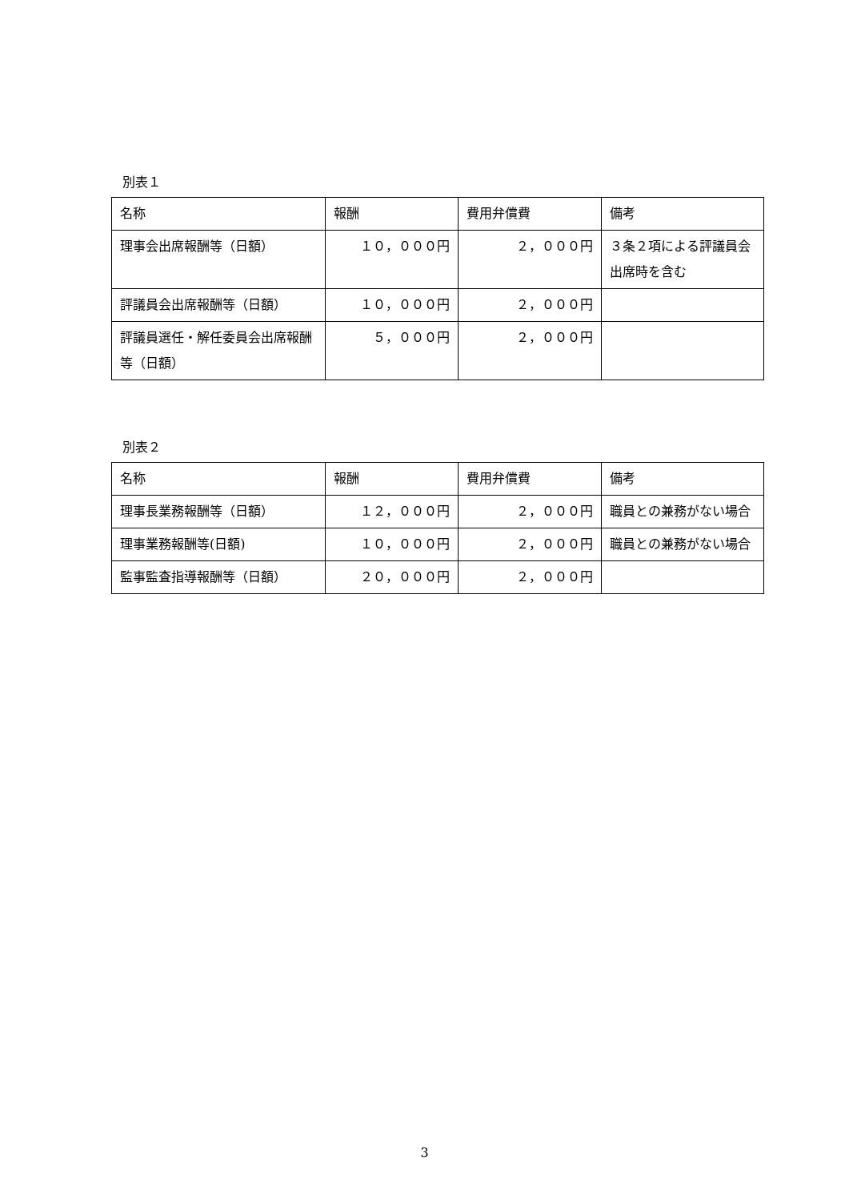別表１
| 名称 | 報酬 | 費用弁償費 | 備考 |
| 理事会出席報酬等（日額） | １０，０００円 | ２，０００円 | ３条２項による評議員会出席時を含む |
| 評議員会出席報酬等（日額） | １０，０００円 | ２，０００円 | |
| 評議員選任・解任委員会出席報酬等（日額） | ５，０００円 | ２，０００円 | |
別表２
| 名称 | 報酬 | 費用弁償費 | 備考 |
| 理事長業務報酬等（日額） | １２，０００円 | ２，０００円 | 職員との兼務がない場合 |
| 理事業務報酬等(日額) | １０，０００円 | ２，０００円 | 職員との兼務がない場合 |
| 監事監査指導報酬等（日額） | ２０，０００円 | ２，０００円 | |
3